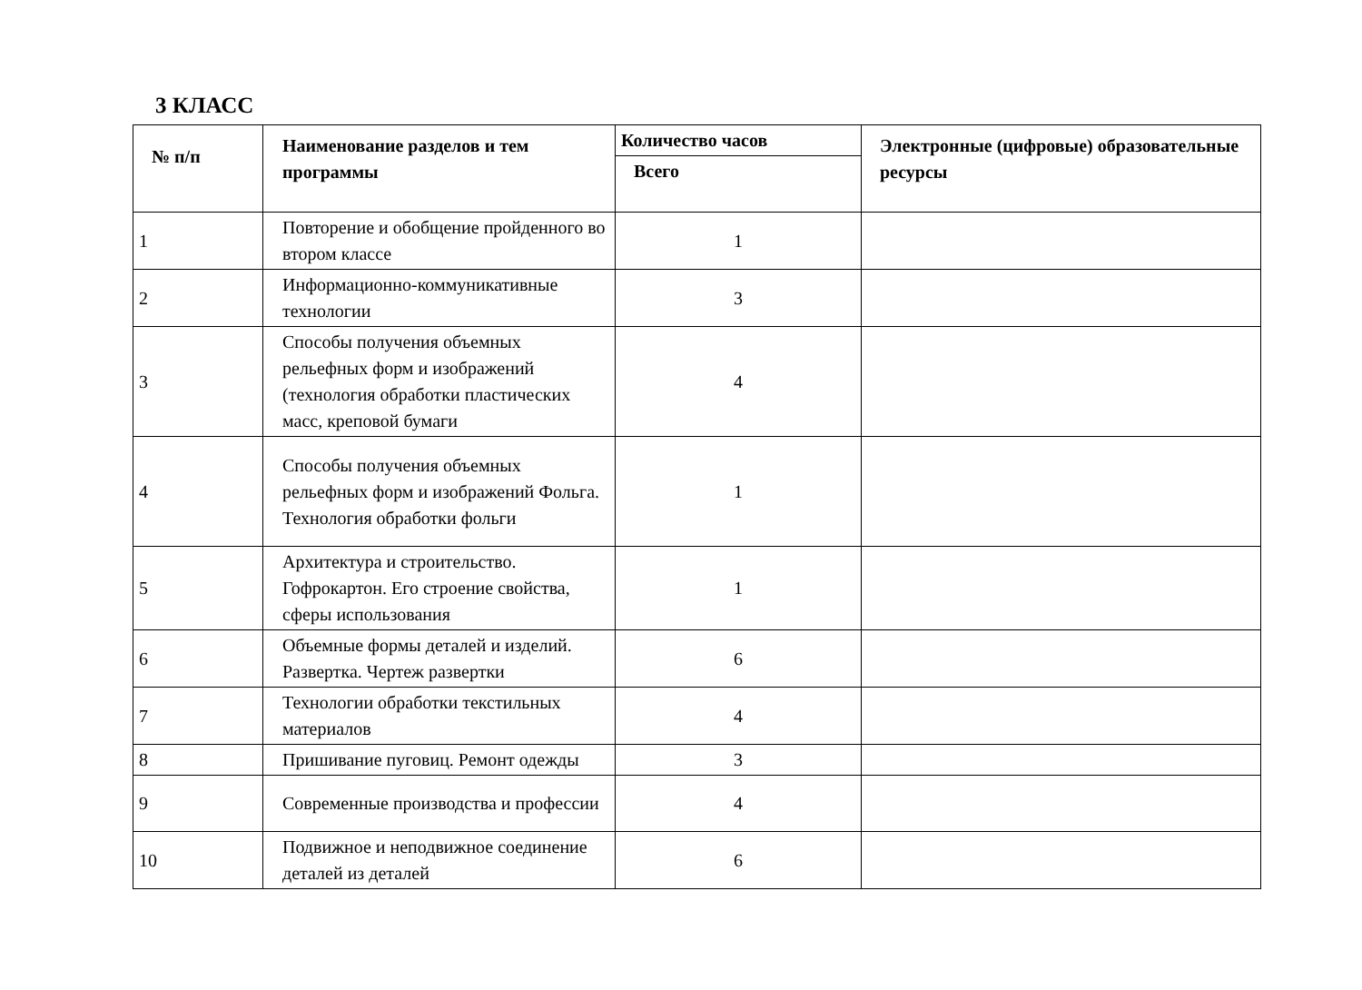3 КЛАСС
| № п/п | Наименование разделов и тем программы | Количество часов | Электронные (цифровые) образовательные ресурсы |
| --- | --- | --- | --- |
| | | Всего | |
| 1 | Повторение и обобщение пройденного во втором классе | 1 | |
| 2 | Информационно-коммуникативные технологии | 3 | |
| 3 | Способы получения объемных рельефных форм и изображений (технология обработки пластических масс, креповой бумаги | 4 | |
| 4 | Способы получения объемных рельефных форм и изображений Фольга. Технология обработки фольги | 1 | |
| 5 | Архитектура и строительство. Гофрокартон. Его строение свойства, сферы использования | 1 | |
| 6 | Объемные формы деталей и изделий. Развертка. Чертеж развертки | 6 | |
| 7 | Технологии обработки текстильных материалов | 4 | |
| 8 | Пришивание пуговиц. Ремонт одежды | 3 | |
| 9 | Современные производства и профессии | 4 | |
| 10 | Подвижное и неподвижное соединение деталей из деталей | 6 | |